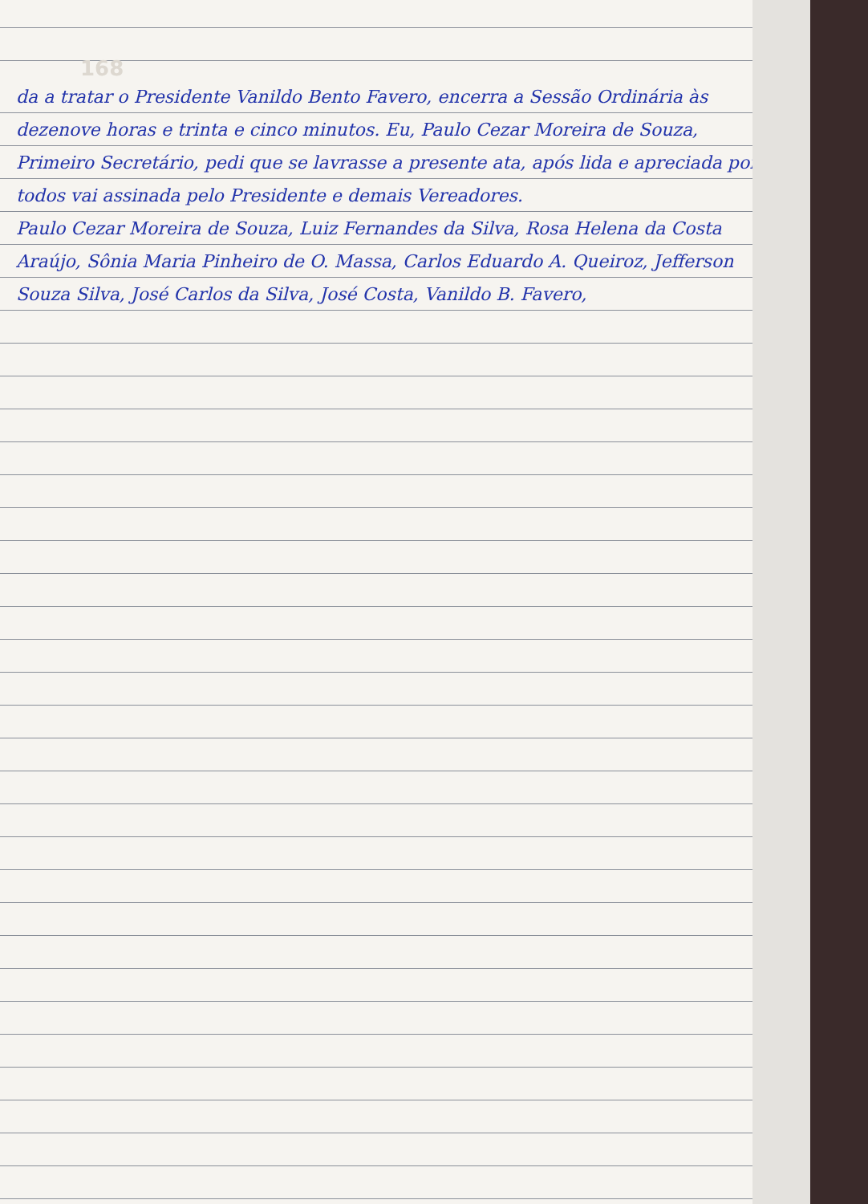168
da a tratar o Presidente Vanildo Bento Favero, encerra a Sessão Ordinária às dezenove horas e trinta e cinco minutos. Eu, Paulo Cezar Moreira de Souza, Primeiro Secretário, pedi que se lavrasse a presente ata, após lida e apreciada por todos vai assinada pelo Presidente e demais Vereadores.
Paulo Cezar Moreira de Souza, Luiz Fernandes da Silva, Rosa Helena da Costa Araújo, Sônia Maria Pinheiro de O. Massa, Carlos Eduardo A. Queiroz, Jefferson Souza Silva, José Carlos da Silva, José Costa, Vanildo B. Favero,